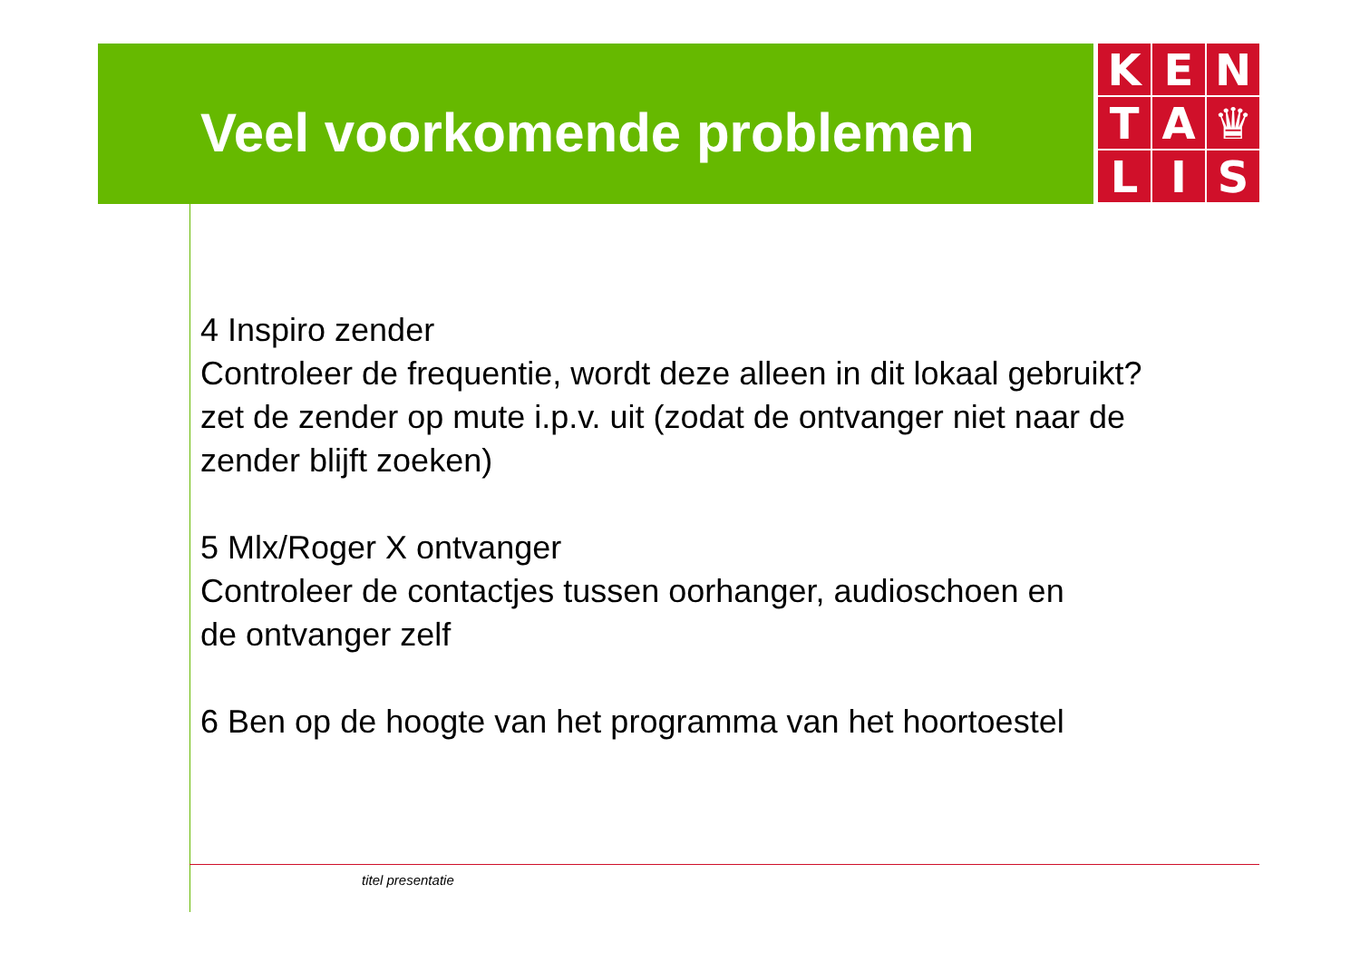Veel voorkomende problemen
K
E
N
T
A
♛
L
I
S
4 Inspiro zender
Controleer de frequentie, wordt deze alleen in dit lokaal gebruikt?
zet de zender op mute i.p.v. uit (zodat de ontvanger niet naar de
zender blijft zoeken)
5 Mlx/Roger X ontvanger
Controleer de contactjes tussen oorhanger, audioschoen en
de ontvanger zelf
6 Ben op de hoogte van het programma van het hoortoestel
titel presentatie